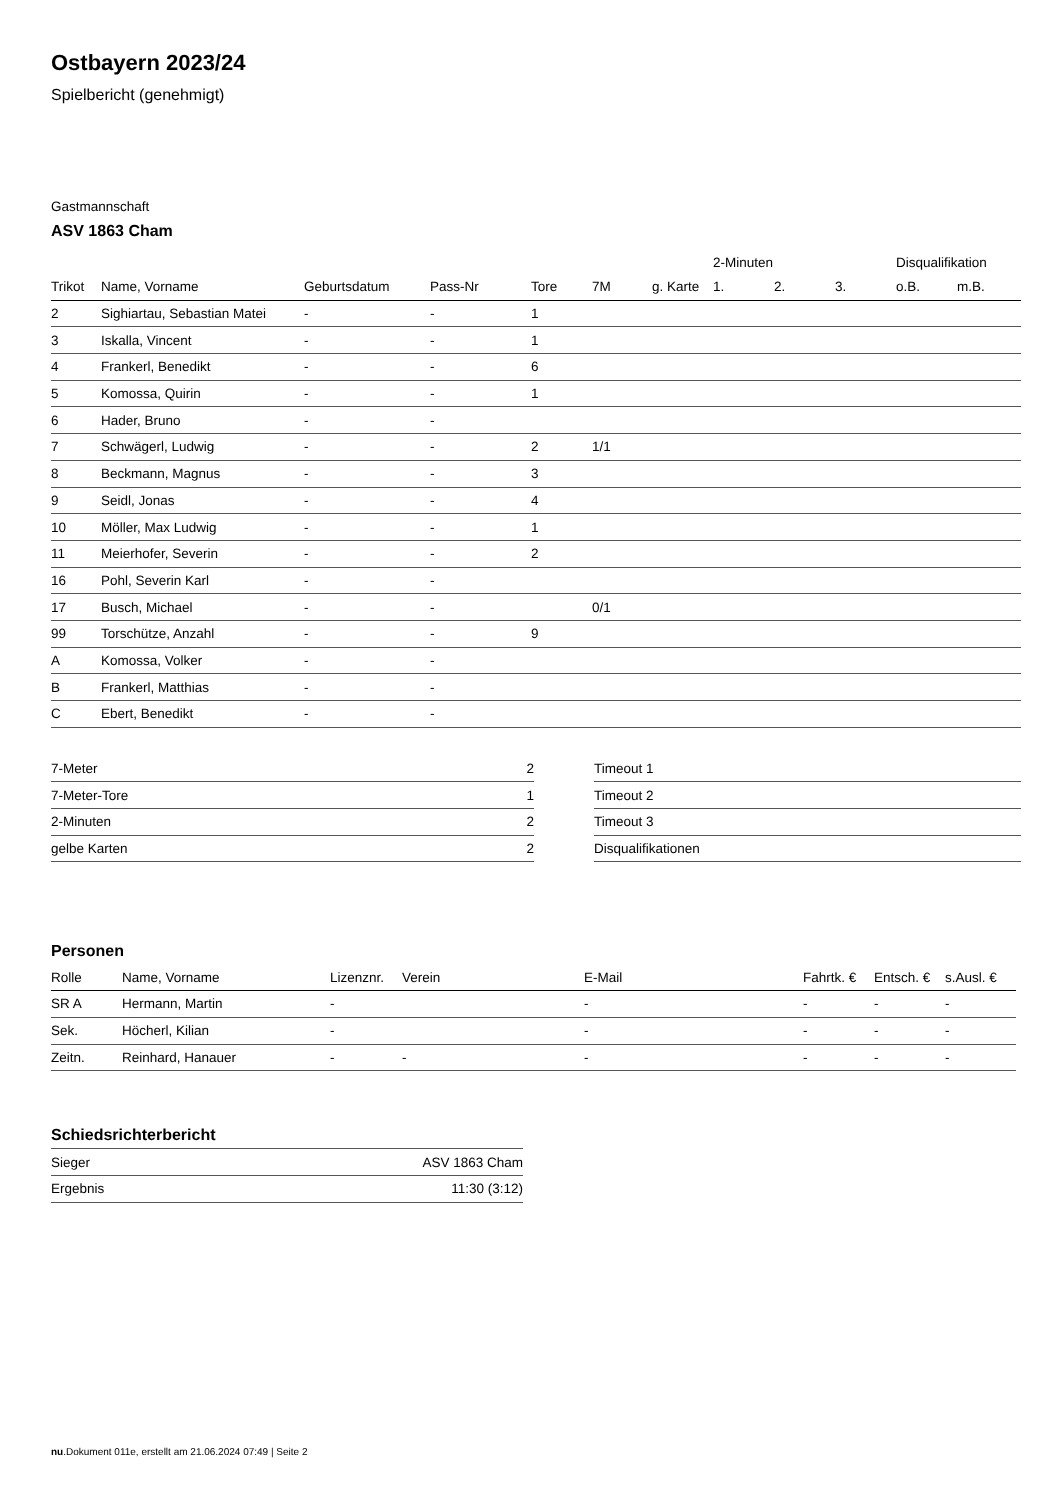Ostbayern 2023/24
Spielbericht (genehmigt)
Gastmannschaft
ASV 1863 Cham
| | | | | | | | 2-Minuten | | | Disqualifikation | |
| Trikot | Name, Vorname | Geburtsdatum | Pass-Nr | Tore | 7M | g. Karte | 1. | 2. | 3. | o.B. | m.B. |
| 2 | Sighiartau, Sebastian Matei | - | - | 1 | | | | | | | |
| 3 | Iskalla, Vincent | - | - | 1 | | | | | | | |
| 4 | Frankerl, Benedikt | - | - | 6 | | | | | | | |
| 5 | Komossa, Quirin | - | - | 1 | | | | | | | |
| 6 | Hader, Bruno | - | - | | | | | | | | |
| 7 | Schwägerl, Ludwig | - | - | 2 | 1/1 | | | | | | |
| 8 | Beckmann, Magnus | - | - | 3 | | | | | | | |
| 9 | Seidl, Jonas | - | - | 4 | | | | | | | |
| 10 | Möller, Max Ludwig | - | - | 1 | | | | | | | |
| 11 | Meierhofer, Severin | - | - | 2 | | | | | | | |
| 16 | Pohl, Severin Karl | - | - | | | | | | | | |
| 17 | Busch, Michael | - | - | | 0/1 | | | | | | |
| 99 | Torschütze, Anzahl | - | - | 9 | | | | | | | |
| A | Komossa, Volker | - | - | | | | | | | | |
| B | Frankerl, Matthias | - | - | | | | | | | | |
| C | Ebert, Benedikt | - | - | | | | | | | | |
| 7-Meter | 2 |
| 7-Meter-Tore | 1 |
| 2-Minuten | 2 |
| gelbe Karten | 2 |
| Timeout 1 |
| Timeout 2 |
| Timeout 3 |
| Disqualifikationen |
Personen
| Rolle | Name, Vorname | Lizenznr. | Verein | E-Mail | Fahrtk. € | Entsch. € | s.Ausl. € |
| --- | --- | --- | --- | --- | --- | --- | --- |
| SR A | Hermann, Martin | - | | - | - | - | - |
| Sek. | Höcherl, Kilian | - | | - | - | - | - |
| Zeitn. | Reinhard, Hanauer | - | - | - | - | - | - |
Schiedsrichterbericht
| Sieger | ASV 1863 Cham |
| Ergebnis | 11:30 (3:12) |
nu.Dokument 011e, erstellt am 21.06.2024 07:49 | Seite 2